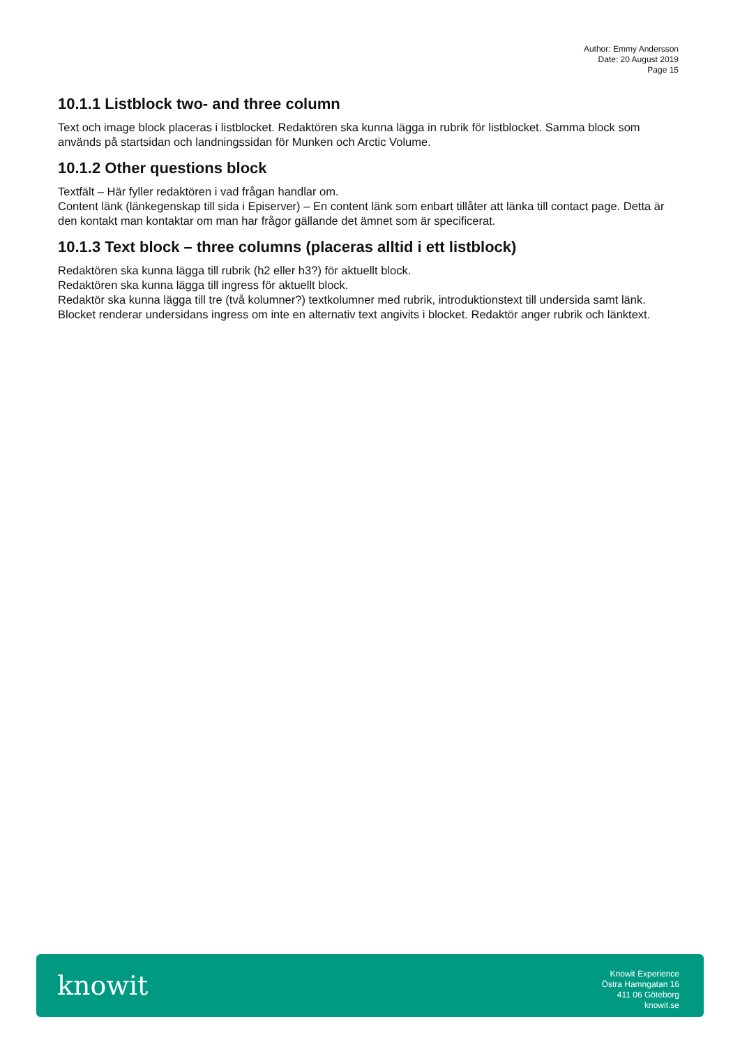Author: Emmy Andersson
Date: 20 August 2019
Page 15
10.1.1 Listblock two- and three column
Text och image block placeras i listblocket. Redaktören ska kunna lägga in rubrik för listblocket. Samma block som används på startsidan och landningssidan för Munken och Arctic Volume.
10.1.2 Other questions block
Textfält – Här fyller redaktören i vad frågan handlar om.
Content länk (länkegenskap till sida i Episerver) – En content länk som enbart tillåter att länka till contact page. Detta är den kontakt man kontaktar om man har frågor gällande det ämnet som är specificerat.
10.1.3 Text block – three columns (placeras alltid i ett listblock)
Redaktören ska kunna lägga till rubrik (h2 eller h3?) för aktuellt block.
Redaktören ska kunna lägga till ingress för aktuellt block.
Redaktör ska kunna lägga till tre (två kolumner?) textkolumner med rubrik, introduktionstext till undersida samt länk.
Blocket renderar undersidans ingress om inte en alternativ text angivits i blocket. Redaktör anger rubrik och länktext.
knowit
Knowit Experience
Östra Hamngatan 16
411 06 Göteborg
knowit.se